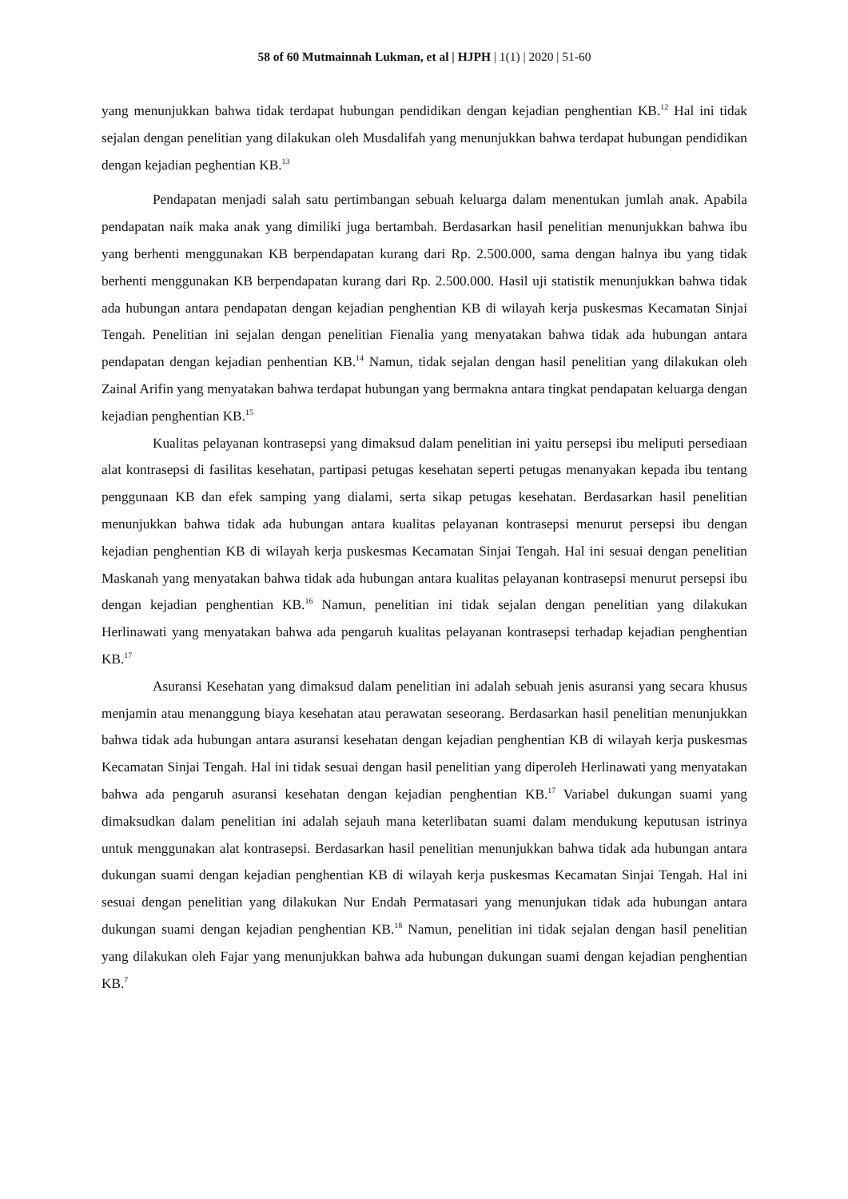58 of 60 Mutmainnah Lukman, et al | HJPH | 1(1) | 2020 | 51-60
yang menunjukkan bahwa tidak terdapat hubungan pendidikan dengan kejadian penghentian KB.<sup>12</sup> Hal ini tidak sejalan dengan penelitian yang dilakukan oleh Musdalifah yang menunjukkan bahwa terdapat hubungan pendidikan dengan kejadian peghentian KB.<sup>13</sup>
Pendapatan menjadi salah satu pertimbangan sebuah keluarga dalam menentukan jumlah anak. Apabila pendapatan naik maka anak yang dimiliki juga bertambah. Berdasarkan hasil penelitian menunjukkan bahwa ibu yang berhenti menggunakan KB berpendapatan kurang dari Rp. 2.500.000, sama dengan halnya ibu yang tidak berhenti menggunakan KB berpendapatan kurang dari Rp. 2.500.000. Hasil uji statistik menunjukkan bahwa tidak ada hubungan antara pendapatan dengan kejadian penghentian KB di wilayah kerja puskesmas Kecamatan Sinjai Tengah. Penelitian ini sejalan dengan penelitian Fienalia yang menyatakan bahwa tidak ada hubungan antara pendapatan dengan kejadian penhentian KB.<sup>14</sup> Namun, tidak sejalan dengan hasil penelitian yang dilakukan oleh Zainal Arifin yang menyatakan bahwa terdapat hubungan yang bermakna antara tingkat pendapatan keluarga dengan kejadian penghentian KB.<sup>15</sup>
Kualitas pelayanan kontrasepsi yang dimaksud dalam penelitian ini yaitu persepsi ibu meliputi persediaan alat kontrasepsi di fasilitas kesehatan, partipasi petugas kesehatan seperti petugas menanyakan kepada ibu tentang penggunaan KB dan efek samping yang dialami, serta sikap petugas kesehatan. Berdasarkan hasil penelitian menunjukkan bahwa tidak ada hubungan antara kualitas pelayanan kontrasepsi menurut persepsi ibu dengan kejadian penghentian KB di wilayah kerja puskesmas Kecamatan Sinjai Tengah. Hal ini sesuai dengan penelitian Maskanah yang menyatakan bahwa tidak ada hubungan antara kualitas pelayanan kontrasepsi menurut persepsi ibu dengan kejadian penghentian KB.<sup>16</sup> Namun, penelitian ini tidak sejalan dengan penelitian yang dilakukan Herlinawati yang menyatakan bahwa ada pengaruh kualitas pelayanan kontrasepsi terhadap kejadian penghentian KB.<sup>17</sup>
Asuransi Kesehatan yang dimaksud dalam penelitian ini adalah sebuah jenis asuransi yang secara khusus menjamin atau menanggung biaya kesehatan atau perawatan seseorang. Berdasarkan hasil penelitian menunjukkan bahwa tidak ada hubungan antara asuransi kesehatan dengan kejadian penghentian KB di wilayah kerja puskesmas Kecamatan Sinjai Tengah. Hal ini tidak sesuai dengan hasil penelitian yang diperoleh Herlinawati yang menyatakan bahwa ada pengaruh asuransi kesehatan dengan kejadian penghentian KB.<sup>17</sup> Variabel dukungan suami yang dimaksudkan dalam penelitian ini adalah sejauh mana keterlibatan suami dalam mendukung keputusan istrinya untuk menggunakan alat kontrasepsi. Berdasarkan hasil penelitian menunjukkan bahwa tidak ada hubungan antara dukungan suami dengan kejadian penghentian KB di wilayah kerja puskesmas Kecamatan Sinjai Tengah. Hal ini sesuai dengan penelitian yang dilakukan Nur Endah Permatasari yang menunjukan tidak ada hubungan antara dukungan suami dengan kejadian penghentian KB.<sup>18</sup> Namun, penelitian ini tidak sejalan dengan hasil penelitian yang dilakukan oleh Fajar yang menunjukkan bahwa ada hubungan dukungan suami dengan kejadian penghentian KB.<sup>7</sup>